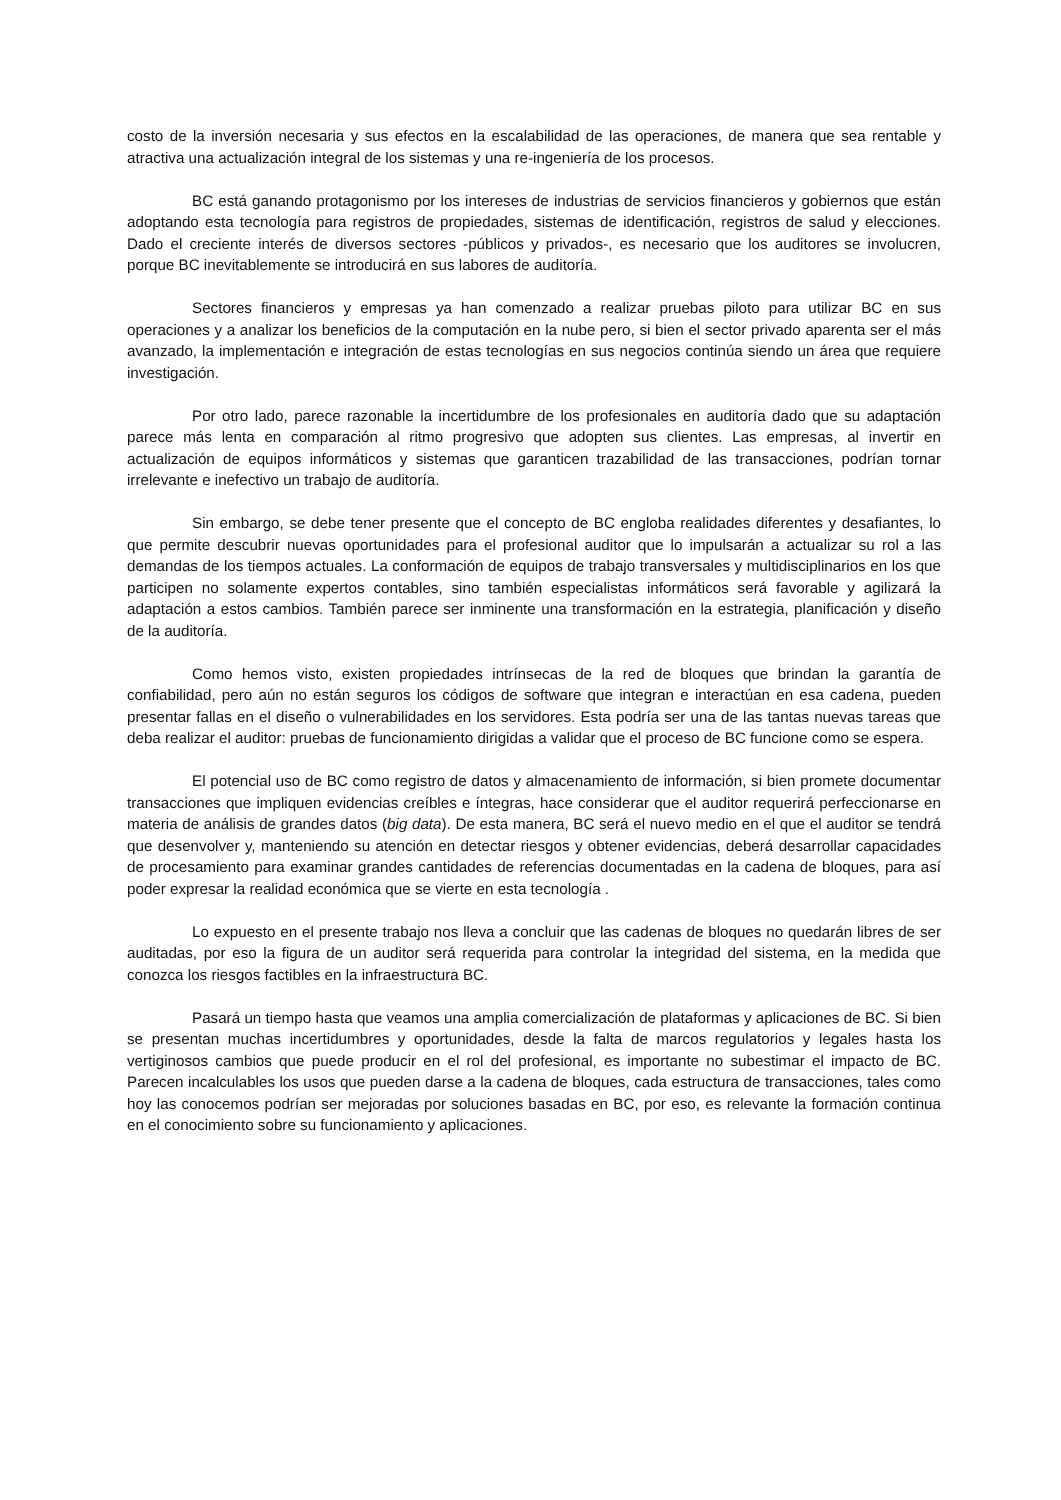costo de la inversión necesaria y sus efectos en la escalabilidad de las operaciones, de manera que sea rentable y atractiva una actualización integral de los sistemas y una re-ingeniería de los procesos.
BC está ganando protagonismo por los intereses de industrias de servicios financieros y gobiernos que están adoptando esta tecnología para registros de propiedades, sistemas de identificación, registros de salud y elecciones. Dado el creciente interés de diversos sectores -públicos y privados-, es necesario que los auditores se involucren, porque BC inevitablemente se introducirá en sus labores de auditoría.
Sectores financieros y empresas ya han comenzado a realizar pruebas piloto para utilizar BC en sus operaciones y a analizar los beneficios de la computación en la nube pero, si bien el sector privado aparenta ser el más avanzado, la implementación e integración de estas tecnologías en sus negocios continúa siendo un área que requiere investigación.
Por otro lado, parece razonable la incertidumbre de los profesionales en auditoría dado que su adaptación parece más lenta en comparación al ritmo progresivo que adopten sus clientes. Las empresas, al invertir en actualización de equipos informáticos y sistemas que garanticen trazabilidad de las transacciones, podrían tornar irrelevante e inefectivo un trabajo de auditoría.
Sin embargo, se debe tener presente que el concepto de BC engloba realidades diferentes y desafiantes, lo que permite descubrir nuevas oportunidades para el profesional auditor que lo impulsarán a actualizar su rol a las demandas de los tiempos actuales. La conformación de equipos de trabajo transversales y multidisciplinarios en los que participen no solamente expertos contables, sino también especialistas informáticos será favorable y agilizará la adaptación a estos cambios. También parece ser inminente una transformación en la estrategia, planificación y diseño de la auditoría.
Como hemos visto, existen propiedades intrínsecas de la red de bloques que brindan la garantía de confiabilidad, pero aún no están seguros los códigos de software que integran e interactúan en esa cadena, pueden presentar fallas en el diseño o vulnerabilidades en los servidores. Esta podría ser una de las tantas nuevas tareas que deba realizar el auditor: pruebas de funcionamiento dirigidas a validar que el proceso de BC funcione como se espera.
El potencial uso de BC como registro de datos y almacenamiento de información, si bien promete documentar transacciones que impliquen evidencias creíbles e íntegras, hace considerar que el auditor requerirá perfeccionarse en materia de análisis de grandes datos (big data). De esta manera, BC será el nuevo medio en el que el auditor se tendrá que desenvolver y, manteniendo su atención en detectar riesgos y obtener evidencias, deberá desarrollar capacidades de procesamiento para examinar grandes cantidades de referencias documentadas en la cadena de bloques, para así poder expresar la realidad económica que se vierte en esta tecnología .
Lo expuesto en el presente trabajo nos lleva a concluir que las cadenas de bloques no quedarán libres de ser auditadas, por eso la figura de un auditor será requerida para controlar la integridad del sistema, en la medida que conozca los riesgos factibles en la infraestructura BC.
Pasará un tiempo hasta que veamos una amplia comercialización de plataformas y aplicaciones de BC. Si bien se presentan muchas incertidumbres y oportunidades, desde la falta de marcos regulatorios y legales hasta los vertiginosos cambios que puede producir en el rol del profesional, es importante no subestimar el impacto de BC. Parecen incalculables los usos que pueden darse a la cadena de bloques, cada estructura de transacciones, tales como hoy las conocemos podrían ser mejoradas por soluciones basadas en BC, por eso, es relevante la formación continua en el conocimiento sobre su funcionamiento y aplicaciones.